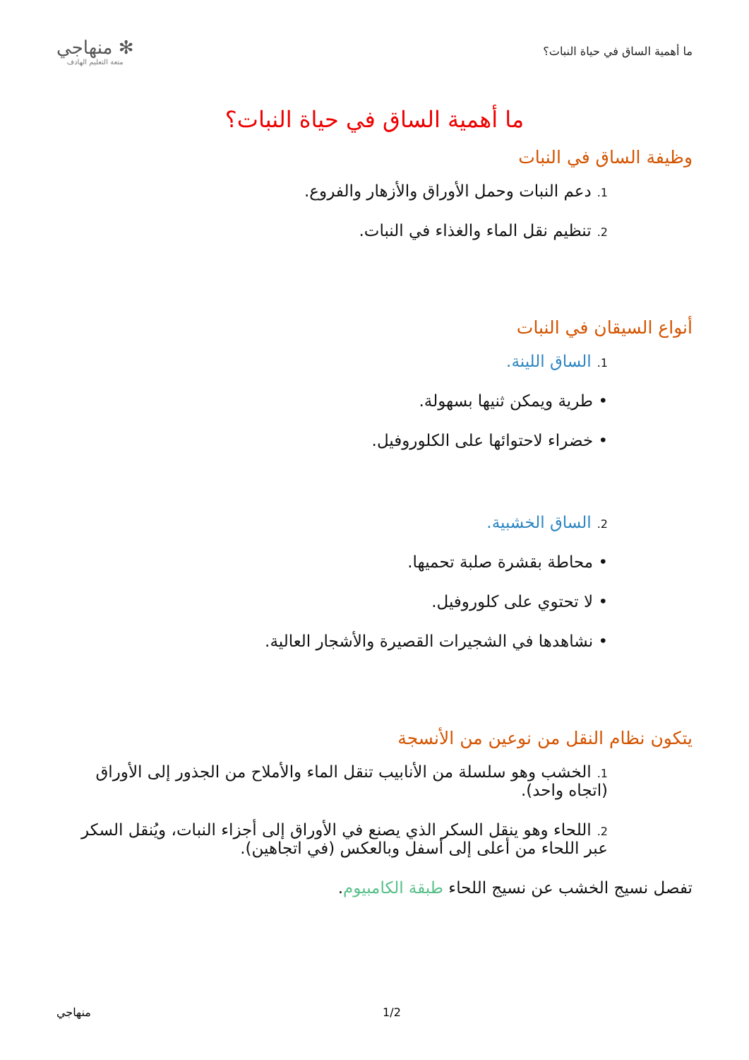ما أهمية الساق في حياة النبات؟
✻ منهاجي
متعة التعليم الهادف
ما أهمية الساق في حياة النبات؟
وظيفة الساق في النبات
1. دعم النبات وحمل الأوراق والأزهار والفروع.
2. تنظيم نقل الماء والغذاء في النبات.
أنواع السيقان في النبات
1. الساق اللينة.
• طرية ويمكن ثنيها بسهولة.
• خضراء لاحتوائها على الكلوروفيل.
2. الساق الخشبية.
• محاطة بقشرة صلبة تحميها.
• لا تحتوي على كلوروفيل.
• نشاهدها في الشجيرات القصيرة والأشجار العالية.
يتكون نظام النقل من نوعين من الأنسجة
1. الخشب وهو سلسلة من الأنابيب تنقل الماء والأملاح من الجذور إلى الأوراق (اتجاه واحد).
2. اللحاء وهو ينقل السكر الذي يصنع في الأوراق إلى أجزاء النبات، ويُنقل السكر عبر اللحاء من أعلى إلى أسفل وبالعكس (في اتجاهين).
تفصل نسيج الخشب عن نسيج اللحاء طبقة الكامبيوم.
1/2 منهاجي